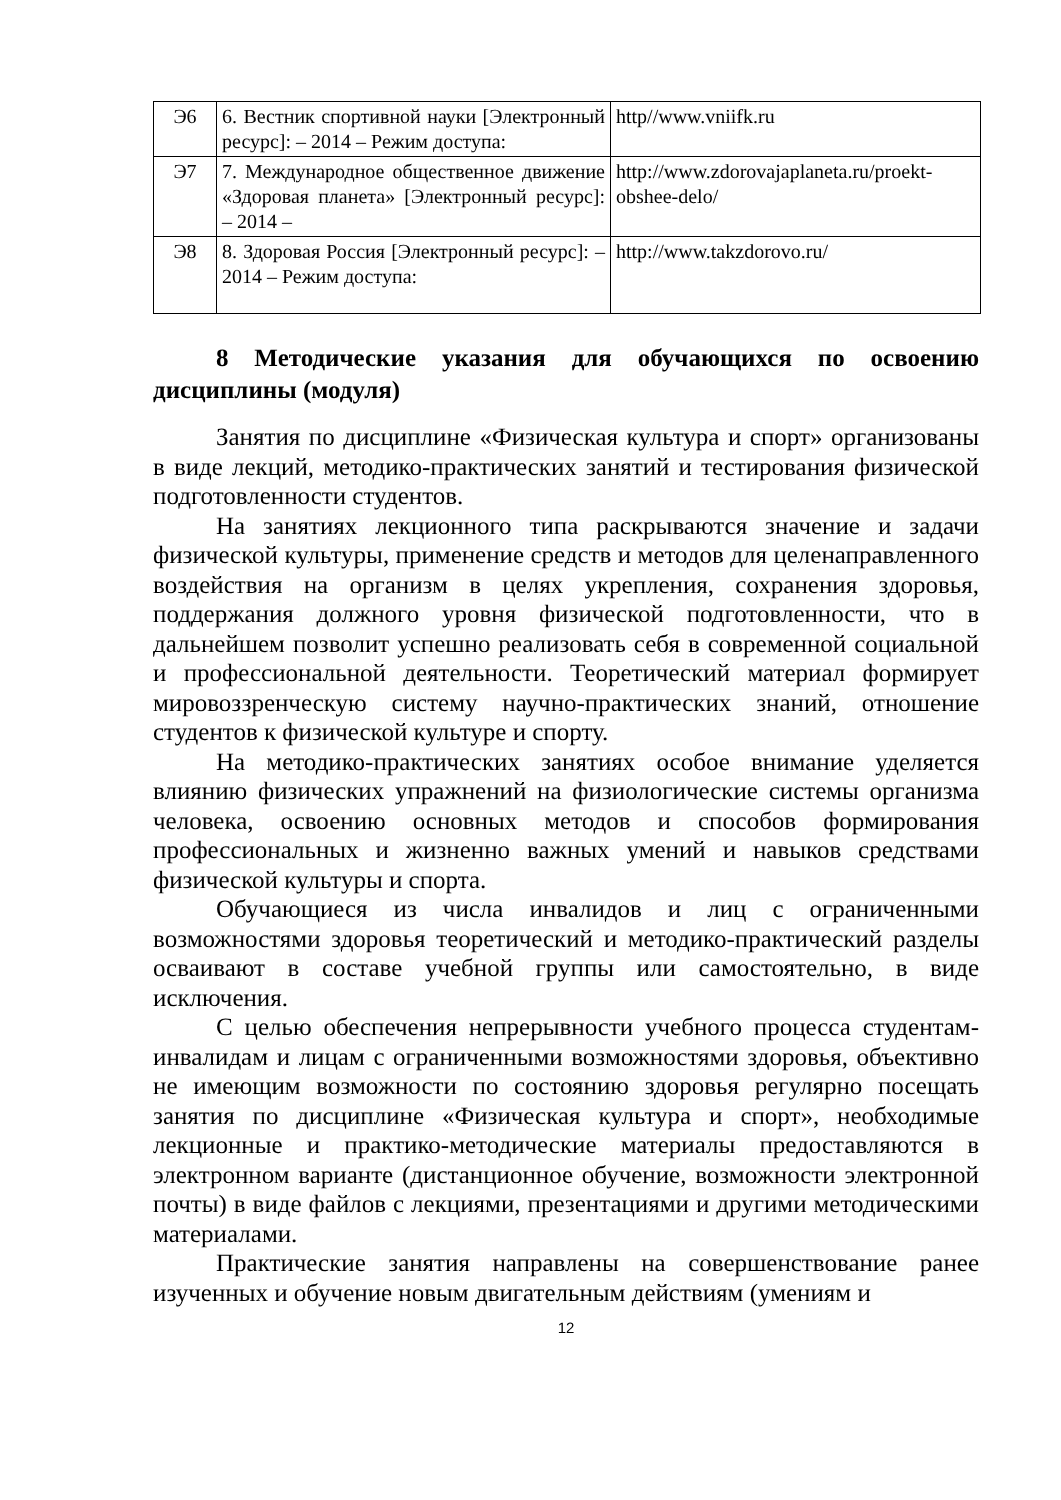| Э6 | 6. Вестник спортивной науки [Электронный ресурс]: – 2014 – Режим доступа: | http//www.vniifk.ru |
| Э7 | 7. Международное общественное движение «Здоровая планета» [Электронный ресурс]: – 2014 – | http://www.zdorovajaplaneta.ru/proekt-obshee-delo/ |
| Э8 | 8. Здоровая Россия [Электронный ресурс]: – 2014 – Режим доступа: | http://www.takzdorovo.ru/ |
8 Методические указания для обучающихся по освоению дисциплины (модуля)
Занятия по дисциплине «Физическая культура и спорт» организованы в виде лекций, методико-практических занятий и тестирования физической подготовленности студентов.
На занятиях лекционного типа раскрываются значение и задачи физической культуры, применение средств и методов для целенаправленного воздействия на организм в целях укрепления, сохранения здоровья, поддержания должного уровня физической подготовленности, что в дальнейшем позволит успешно реализовать себя в современной социальной и профессиональной деятельности. Теоретический материал формирует мировоззренческую систему научно-практических знаний, отношение студентов к физической культуре и спорту.
На методико-практических занятиях особое внимание уделяется влиянию физических упражнений на физиологические системы организма человека, освоению основных методов и способов формирования профессиональных и жизненно важных умений и навыков средствами физической культуры и спорта.
Обучающиеся из числа инвалидов и лиц с ограниченными возможностями здоровья теоретический и методико-практический разделы осваивают в составе учебной группы или самостоятельно, в виде исключения.
С целью обеспечения непрерывности учебного процесса студентам- инвалидам и лицам с ограниченными возможностями здоровья, объективно не имеющим возможности по состоянию здоровья регулярно посещать занятия по дисциплине «Физическая культура и спорт», необходимые лекционные и практико-методические материалы предоставляются в электронном варианте (дистанционное обучение, возможности электронной почты) в виде файлов с лекциями, презентациями и другими методическими материалами.
Практические занятия направлены на совершенствование ранее изученных и обучение новым двигательным действиям (умениям и
12